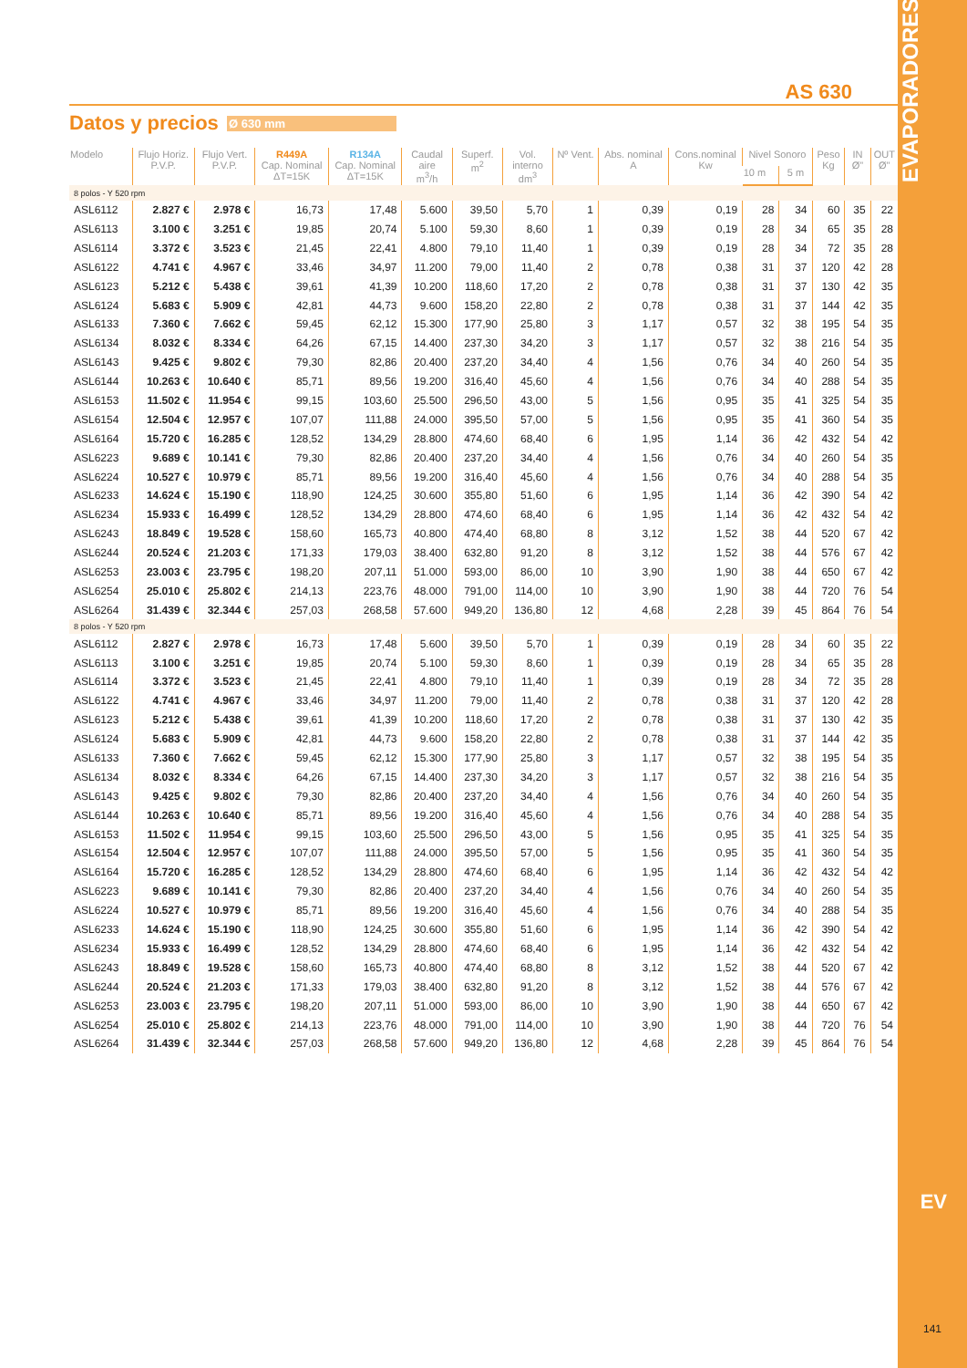EVAPORADORES
EV
141
AS 630
Datos y precios
Ø 630 mm
| Modelo | Flujo Horiz. P.V.P. | Flujo Vert. P.V.P. | R449A Cap. Nominal ΔT=15K | R134A Cap. Nominal ΔT=15K | Caudal aire m<sup>3</sup>/h | Superf. m<sup>2</sup> | Vol. interno dm<sup>3</sup> | Nº Vent. | Abs. nominal A | Cons.nominal Kw | Nivel Sonoro | | Peso Kg | IN Ø" | OUT Ø" |
| --- | --- | --- | --- | --- | --- | --- | --- | --- | --- | --- | --- | --- | --- | --- | --- |
| | | | | | | | | | | | 10 m | 5 m | | | |
| 8 polos - Y 520 rpm | | | | | | | | | | | | | | | |
| ASL6112 | 2.827 € | 2.978 € | 16,73 | 17,48 | 5.600 | 39,50 | 5,70 | 1 | 0,39 | 0,19 | 28 | 34 | 60 | 35 | 22 |
| ASL6113 | 3.100 € | 3.251 € | 19,85 | 20,74 | 5.100 | 59,30 | 8,60 | 1 | 0,39 | 0,19 | 28 | 34 | 65 | 35 | 28 |
| ASL6114 | 3.372 € | 3.523 € | 21,45 | 22,41 | 4.800 | 79,10 | 11,40 | 1 | 0,39 | 0,19 | 28 | 34 | 72 | 35 | 28 |
| ASL6122 | 4.741 € | 4.967 € | 33,46 | 34,97 | 11.200 | 79,00 | 11,40 | 2 | 0,78 | 0,38 | 31 | 37 | 120 | 42 | 28 |
| ASL6123 | 5.212 € | 5.438 € | 39,61 | 41,39 | 10.200 | 118,60 | 17,20 | 2 | 0,78 | 0,38 | 31 | 37 | 130 | 42 | 35 |
| ASL6124 | 5.683 € | 5.909 € | 42,81 | 44,73 | 9.600 | 158,20 | 22,80 | 2 | 0,78 | 0,38 | 31 | 37 | 144 | 42 | 35 |
| ASL6133 | 7.360 € | 7.662 € | 59,45 | 62,12 | 15.300 | 177,90 | 25,80 | 3 | 1,17 | 0,57 | 32 | 38 | 195 | 54 | 35 |
| ASL6134 | 8.032 € | 8.334 € | 64,26 | 67,15 | 14.400 | 237,30 | 34,20 | 3 | 1,17 | 0,57 | 32 | 38 | 216 | 54 | 35 |
| ASL6143 | 9.425 € | 9.802 € | 79,30 | 82,86 | 20.400 | 237,20 | 34,40 | 4 | 1,56 | 0,76 | 34 | 40 | 260 | 54 | 35 |
| ASL6144 | 10.263 € | 10.640 € | 85,71 | 89,56 | 19.200 | 316,40 | 45,60 | 4 | 1,56 | 0,76 | 34 | 40 | 288 | 54 | 35 |
| ASL6153 | 11.502 € | 11.954 € | 99,15 | 103,60 | 25.500 | 296,50 | 43,00 | 5 | 1,56 | 0,95 | 35 | 41 | 325 | 54 | 35 |
| ASL6154 | 12.504 € | 12.957 € | 107,07 | 111,88 | 24.000 | 395,50 | 57,00 | 5 | 1,56 | 0,95 | 35 | 41 | 360 | 54 | 35 |
| ASL6164 | 15.720 € | 16.285 € | 128,52 | 134,29 | 28.800 | 474,60 | 68,40 | 6 | 1,95 | 1,14 | 36 | 42 | 432 | 54 | 42 |
| ASL6223 | 9.689 € | 10.141 € | 79,30 | 82,86 | 20.400 | 237,20 | 34,40 | 4 | 1,56 | 0,76 | 34 | 40 | 260 | 54 | 35 |
| ASL6224 | 10.527 € | 10.979 € | 85,71 | 89,56 | 19.200 | 316,40 | 45,60 | 4 | 1,56 | 0,76 | 34 | 40 | 288 | 54 | 35 |
| ASL6233 | 14.624 € | 15.190 € | 118,90 | 124,25 | 30.600 | 355,80 | 51,60 | 6 | 1,95 | 1,14 | 36 | 42 | 390 | 54 | 42 |
| ASL6234 | 15.933 € | 16.499 € | 128,52 | 134,29 | 28.800 | 474,60 | 68,40 | 6 | 1,95 | 1,14 | 36 | 42 | 432 | 54 | 42 |
| ASL6243 | 18.849 € | 19.528 € | 158,60 | 165,73 | 40.800 | 474,40 | 68,80 | 8 | 3,12 | 1,52 | 38 | 44 | 520 | 67 | 42 |
| ASL6244 | 20.524 € | 21.203 € | 171,33 | 179,03 | 38.400 | 632,80 | 91,20 | 8 | 3,12 | 1,52 | 38 | 44 | 576 | 67 | 42 |
| ASL6253 | 23.003 € | 23.795 € | 198,20 | 207,11 | 51.000 | 593,00 | 86,00 | 10 | 3,90 | 1,90 | 38 | 44 | 650 | 67 | 42 |
| ASL6254 | 25.010 € | 25.802 € | 214,13 | 223,76 | 48.000 | 791,00 | 114,00 | 10 | 3,90 | 1,90 | 38 | 44 | 720 | 76 | 54 |
| ASL6264 | 31.439 € | 32.344 € | 257,03 | 268,58 | 57.600 | 949,20 | 136,80 | 12 | 4,68 | 2,28 | 39 | 45 | 864 | 76 | 54 |
| 8 polos - Y 520 rpm | | | | | | | | | | | | | | | |
| ASL6112 | 2.827 € | 2.978 € | 16,73 | 17,48 | 5.600 | 39,50 | 5,70 | 1 | 0,39 | 0,19 | 28 | 34 | 60 | 35 | 22 |
| ASL6113 | 3.100 € | 3.251 € | 19,85 | 20,74 | 5.100 | 59,30 | 8,60 | 1 | 0,39 | 0,19 | 28 | 34 | 65 | 35 | 28 |
| ASL6114 | 3.372 € | 3.523 € | 21,45 | 22,41 | 4.800 | 79,10 | 11,40 | 1 | 0,39 | 0,19 | 28 | 34 | 72 | 35 | 28 |
| ASL6122 | 4.741 € | 4.967 € | 33,46 | 34,97 | 11.200 | 79,00 | 11,40 | 2 | 0,78 | 0,38 | 31 | 37 | 120 | 42 | 28 |
| ASL6123 | 5.212 € | 5.438 € | 39,61 | 41,39 | 10.200 | 118,60 | 17,20 | 2 | 0,78 | 0,38 | 31 | 37 | 130 | 42 | 35 |
| ASL6124 | 5.683 € | 5.909 € | 42,81 | 44,73 | 9.600 | 158,20 | 22,80 | 2 | 0,78 | 0,38 | 31 | 37 | 144 | 42 | 35 |
| ASL6133 | 7.360 € | 7.662 € | 59,45 | 62,12 | 15.300 | 177,90 | 25,80 | 3 | 1,17 | 0,57 | 32 | 38 | 195 | 54 | 35 |
| ASL6134 | 8.032 € | 8.334 € | 64,26 | 67,15 | 14.400 | 237,30 | 34,20 | 3 | 1,17 | 0,57 | 32 | 38 | 216 | 54 | 35 |
| ASL6143 | 9.425 € | 9.802 € | 79,30 | 82,86 | 20.400 | 237,20 | 34,40 | 4 | 1,56 | 0,76 | 34 | 40 | 260 | 54 | 35 |
| ASL6144 | 10.263 € | 10.640 € | 85,71 | 89,56 | 19.200 | 316,40 | 45,60 | 4 | 1,56 | 0,76 | 34 | 40 | 288 | 54 | 35 |
| ASL6153 | 11.502 € | 11.954 € | 99,15 | 103,60 | 25.500 | 296,50 | 43,00 | 5 | 1,56 | 0,95 | 35 | 41 | 325 | 54 | 35 |
| ASL6154 | 12.504 € | 12.957 € | 107,07 | 111,88 | 24.000 | 395,50 | 57,00 | 5 | 1,56 | 0,95 | 35 | 41 | 360 | 54 | 35 |
| ASL6164 | 15.720 € | 16.285 € | 128,52 | 134,29 | 28.800 | 474,60 | 68,40 | 6 | 1,95 | 1,14 | 36 | 42 | 432 | 54 | 42 |
| ASL6223 | 9.689 € | 10.141 € | 79,30 | 82,86 | 20.400 | 237,20 | 34,40 | 4 | 1,56 | 0,76 | 34 | 40 | 260 | 54 | 35 |
| ASL6224 | 10.527 € | 10.979 € | 85,71 | 89,56 | 19.200 | 316,40 | 45,60 | 4 | 1,56 | 0,76 | 34 | 40 | 288 | 54 | 35 |
| ASL6233 | 14.624 € | 15.190 € | 118,90 | 124,25 | 30.600 | 355,80 | 51,60 | 6 | 1,95 | 1,14 | 36 | 42 | 390 | 54 | 42 |
| ASL6234 | 15.933 € | 16.499 € | 128,52 | 134,29 | 28.800 | 474,60 | 68,40 | 6 | 1,95 | 1,14 | 36 | 42 | 432 | 54 | 42 |
| ASL6243 | 18.849 € | 19.528 € | 158,60 | 165,73 | 40.800 | 474,40 | 68,80 | 8 | 3,12 | 1,52 | 38 | 44 | 520 | 67 | 42 |
| ASL6244 | 20.524 € | 21.203 € | 171,33 | 179,03 | 38.400 | 632,80 | 91,20 | 8 | 3,12 | 1,52 | 38 | 44 | 576 | 67 | 42 |
| ASL6253 | 23.003 € | 23.795 € | 198,20 | 207,11 | 51.000 | 593,00 | 86,00 | 10 | 3,90 | 1,90 | 38 | 44 | 650 | 67 | 42 |
| ASL6254 | 25.010 € | 25.802 € | 214,13 | 223,76 | 48.000 | 791,00 | 114,00 | 10 | 3,90 | 1,90 | 38 | 44 | 720 | 76 | 54 |
| ASL6264 | 31.439 € | 32.344 € | 257,03 | 268,58 | 57.600 | 949,20 | 136,80 | 12 | 4,68 | 2,28 | 39 | 45 | 864 | 76 | 54 |